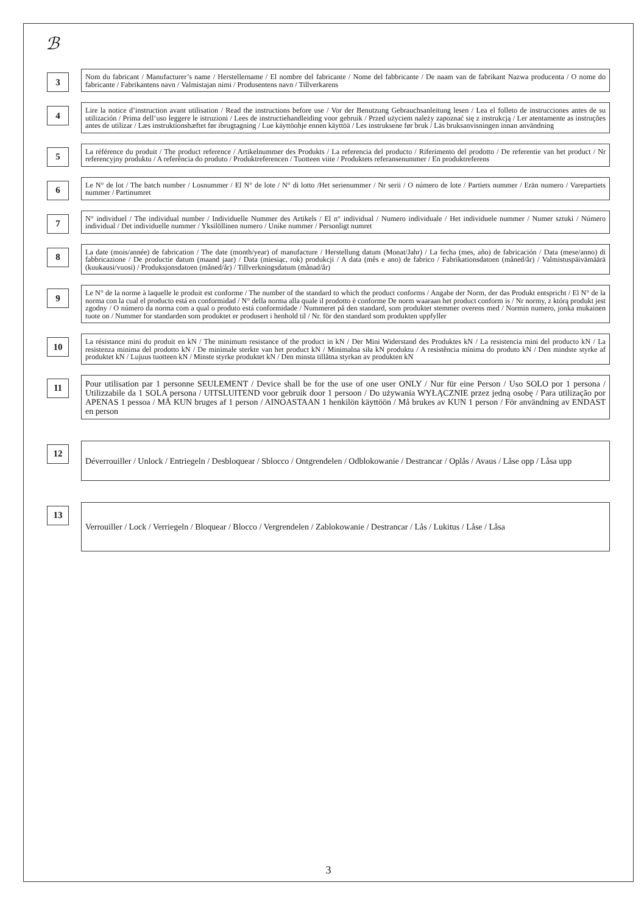ℬ
3
Nom du fabricant / Manufacturer’s name / Herstellername / El nombre del fabricante / Nome del fabbricante / De naam van de fabrikant Nazwa producenta / O nome do fabricante / Fabrikantens navn / Valmistajan nimi / Produsentens navn / Tillverkarens
4
Lire la notice d’instruction avant utilisation / Read the instructions before use / Vor der Benutzung Gebrauchsanleitung lesen / Lea el folleto de instrucciones antes de su utilización / Prima dell’uso leggere le istruzioni / Lees de instructiehandleiding voor gebruik / Przed użyciem należy zapoznać się z instrukcją / Ler atentamente as instruções antes de utilizar / Læs instruktionshæftet før ibrugtagning / Lue käyttöohje ennen käyttöä / Les instruksene før bruk / Läs bruksanvisningen innan användning
5
La référence du produit / The product reference / Artikelnummer des Produkts / La referencia del producto / Riferimento del prodotto / De referentie van het product / Nr referencyjny produktu / A referência do produto / Produktreferencen / Tuotteen viite / Produktets referansenummer / En produktreferens
6
Le N° de lot / The batch number / Losnummer / El N° de lote / N° di lotto /Het serienummer / Nr serii / O número de lote / Partiets nummer / Erän numero / Varepartiets nummer / Partinumret
7
N° individuel / The individual number / Individuelle Nummer des Artikels / El n° individual / Numero individuale / Het individuele nummer / Numer sztuki / Número individual / Det individuelle nummer / Yksilöllinen numero / Unike nummer / Personligt numret
8
La date (mois/année) de fabrication / The date (month/year) of manufacture / Herstellung datum (Monat/Jahr) / La fecha (mes, año) de fabricación / Data (mese/anno) di fabbricazione / De productie datum (maand jaar) / Data (miesiąc, rok) produkcji / A data (mês e ano) de fabrico / Fabrikationsdatoen (måned/år) / Valmistuspäivämäärä (kuukausi/vuosi) / Produksjonsdatoen (måned/år) / Tillverkningsdatum (månad/år)
9
Le N° de la norme à laquelle le produit est conforme / The number of the standard to which the product conforms / Angabe der Norm, der das Produkt entspricht / El N° de la norma con la cual el producto está en conformidad / N° della norma alla quale il prodotto è conforme De norm waaraan het product conform is / Nr normy, z którą produkt jest zgodny / O número da norma com a qual o produto está conformidade / Nummeret på den standard, som produktet stemmer overens med / Normin numero, jonka mukainen tuote on / Nummer for standarden som produktet er produsert i henhold til / Nr. för den standard som produkten uppfyller
10
La résistance mini du produit en kN / The minimum resistance of the product in kN / Der Mini Widerstand des Produktes kN / La resistencia mini del producto kN / La resistenza minima del prodotto kN / De minimale sterkte van het product kN / Minimalna siła kN produktu / A resistência mínima do produto kN / Den mindste styrke af produktet kN / Lujuus tuotteen kN / Minste styrke produktet kN / Den minsta tillåtna styrkan av produkten kN
11
Pour utilisation par 1 personne SEULEMENT / Device shall be for the use of one user ONLY / Nur für eine Person / Uso SOLO por 1 persona / Utilizzabile da 1 SOLA persona / UITSLUITEND voor gebruik door 1 persoon / Do używania WYŁĄCZNIE przez jedną osobę / Para utilização por APENAS 1 pessoa / MÅ KUN bruges af 1 person / AINOASTAAN 1 henkilön käyttöön / Må brukes av KUN 1 person / För användning av ENDAST en person
12
Déverrouiller / Unlock / Entriegeln / Desbloquear / Sblocco / Ontgrendelen / Odblokowanie / Destrancar / Oplås / Avaus / Låse opp / Låsa upp
13
Verrouiller / Lock / Verriegeln / Bloquear / Blocco / Vergrendelen / Zablokowanie / Destrancar / Lås / Lukitus / Låse / Låsa
3